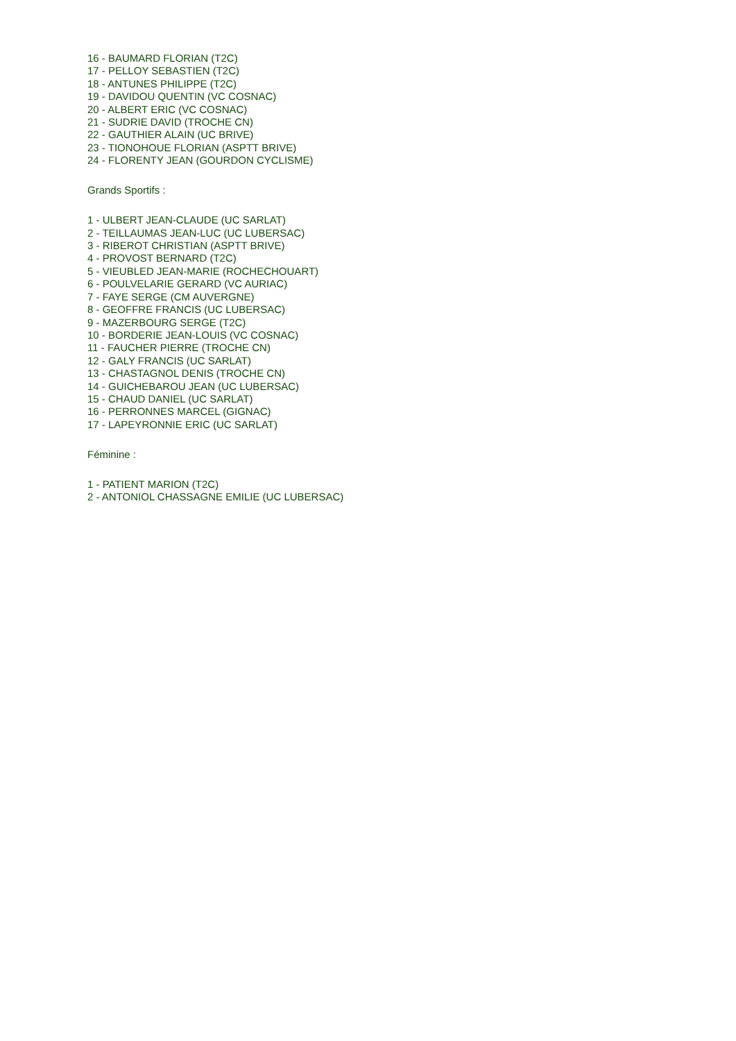16 - BAUMARD FLORIAN (T2C)
17 - PELLOY SEBASTIEN (T2C)
18 - ANTUNES PHILIPPE (T2C)
19 - DAVIDOU QUENTIN (VC COSNAC)
20 - ALBERT ERIC (VC COSNAC)
21 - SUDRIE DAVID (TROCHE CN)
22 - GAUTHIER ALAIN (UC BRIVE)
23 - TIONOHOUE FLORIAN (ASPTT BRIVE)
24 - FLORENTY JEAN (GOURDON CYCLISME)
Grands Sportifs :
1 - ULBERT JEAN-CLAUDE (UC SARLAT)
2 - TEILLAUMAS JEAN-LUC (UC LUBERSAC)
3 - RIBEROT CHRISTIAN (ASPTT BRIVE)
4 - PROVOST BERNARD (T2C)
5 - VIEUBLED JEAN-MARIE (ROCHECHOUART)
6 - POULVELARIE GERARD (VC AURIAC)
7 - FAYE SERGE (CM AUVERGNE)
8 - GEOFFRE FRANCIS (UC LUBERSAC)
9 - MAZERBOURG SERGE (T2C)
10 - BORDERIE JEAN-LOUIS (VC COSNAC)
11 - FAUCHER PIERRE (TROCHE CN)
12 - GALY FRANCIS (UC SARLAT)
13 - CHASTAGNOL DENIS (TROCHE CN)
14 - GUICHEBAROU JEAN (UC LUBERSAC)
15 - CHAUD DANIEL (UC SARLAT)
16 - PERRONNES MARCEL (GIGNAC)
17 - LAPEYRONNIE ERIC (UC SARLAT)
Féminine :
1 - PATIENT MARION (T2C)
2 - ANTONIOL CHASSAGNE EMILIE (UC LUBERSAC)